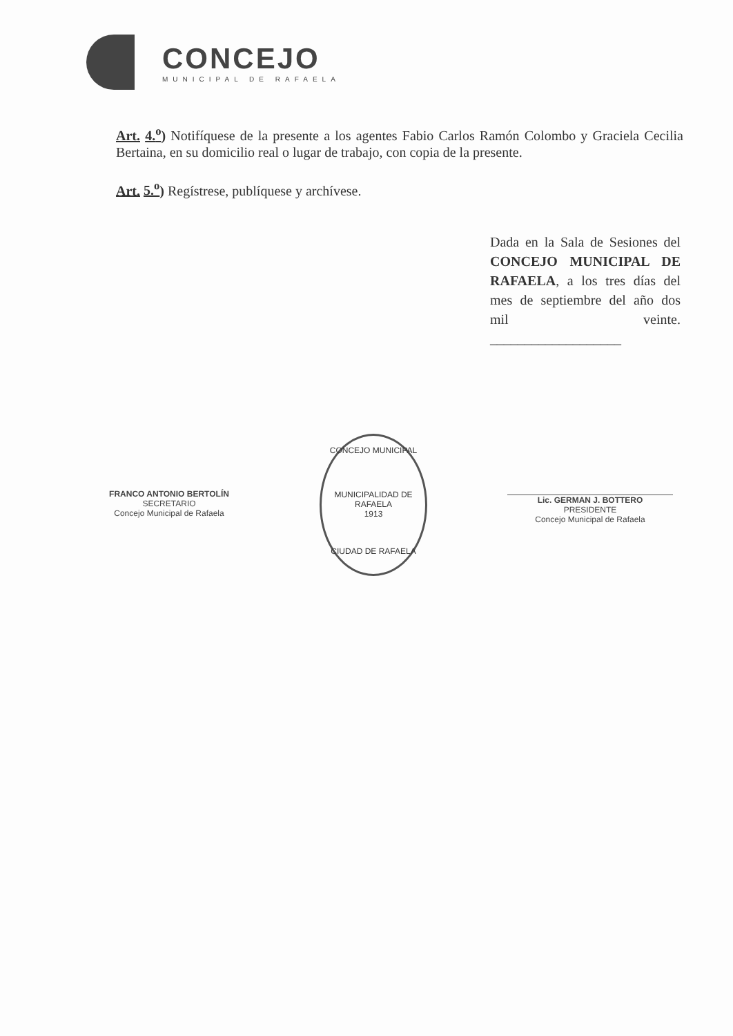CONCEJO
MUNICIPAL DE RAFAELA
Art. 4.<sup>o</sup>) Notifíquese de la presente a los agentes Fabio Carlos Ramón Colombo y Graciela Cecilia Bertaina, en su domicilio real o lugar de trabajo, con copia de la presente.
Art. 5.<sup>o</sup>) Regístrese, publíquese y archívese.
Dada en la Sala de Sesiones del CONCEJO MUNICIPAL DE RAFAELA, a los tres días del mes de septiembre del año dos mil veinte. ___________________
FRANCO ANTONIO BERTOLÍN
SECRETARIO
Concejo Municipal de Rafaela
CONCEJO MUNICIPAL
MUNICIPALIDAD DE RAFAELA
1913
CIUDAD DE RAFAELA
Lic. GERMAN J. BOTTERO
PRESIDENTE
Concejo Municipal de Rafaela